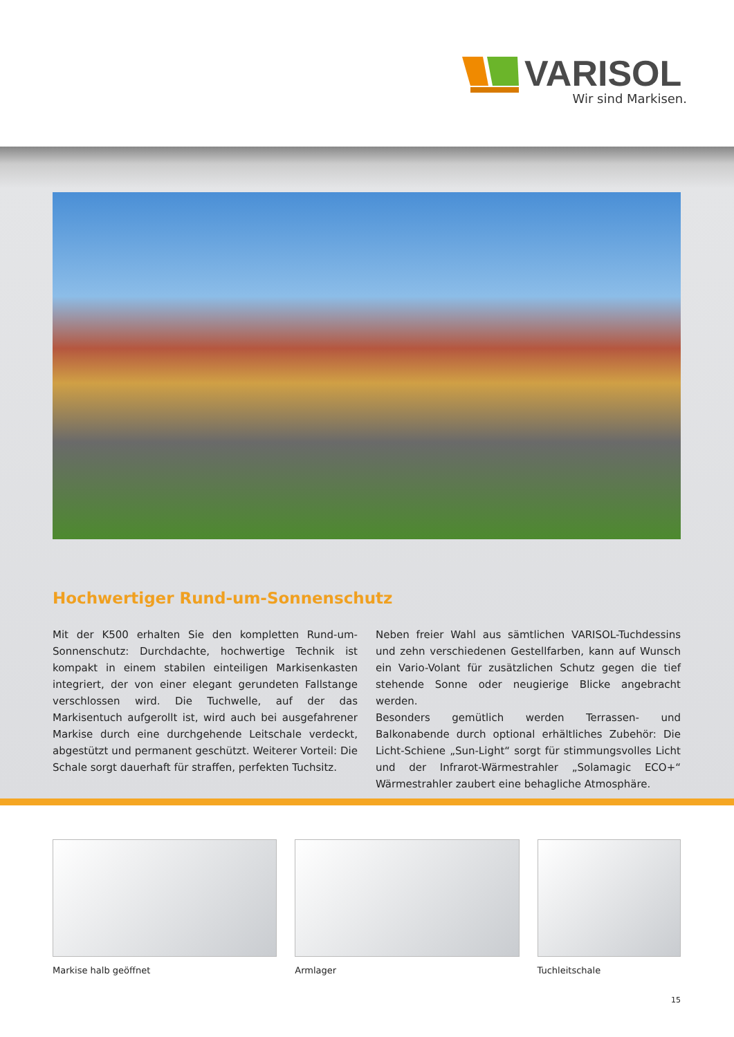VARISOL
Wir sind Markisen.
Hochwertiger Rund-um-Sonnenschutz
Mit der K500 erhalten Sie den kompletten Rund-um-Sonnen­schutz: Durchdachte, hochwertige Technik ist kompakt in einem stabilen einteiligen Markisenkasten integriert, der von einer elegant gerundeten Fallstange verschlossen wird. Die Tuchwelle, auf der das Markisentuch aufgerollt ist, wird auch bei ausgefahrener Markise durch eine durchgehende Leitschale verdeckt, abgestützt und permanent geschützt. Weiterer Vorteil: Die Schale sorgt dauerhaft für straffen, perfekten Tuchsitz.
Neben freier Wahl aus sämtlichen VARISOL-Tuchdessins und zehn verschiedenen Gestellfarben, kann auf Wunsch ein Vario-Volant für zusätzlichen Schutz gegen die tief stehende Sonne oder neugierige Blicke angebracht werden.
Besonders gemütlich werden Terrassen- und Balkonabende durch optional erhältliches Zubehör: Die Licht-Schiene „Sun-Light“ sorgt für stimmungsvolles Licht und der Infrarot-Wärmestrahler „Solamagic ECO+“ Wärmestrahler zaubert eine behagliche Atmosphäre.
Markise halb geöffnet Armlager Tuchleitschale
15